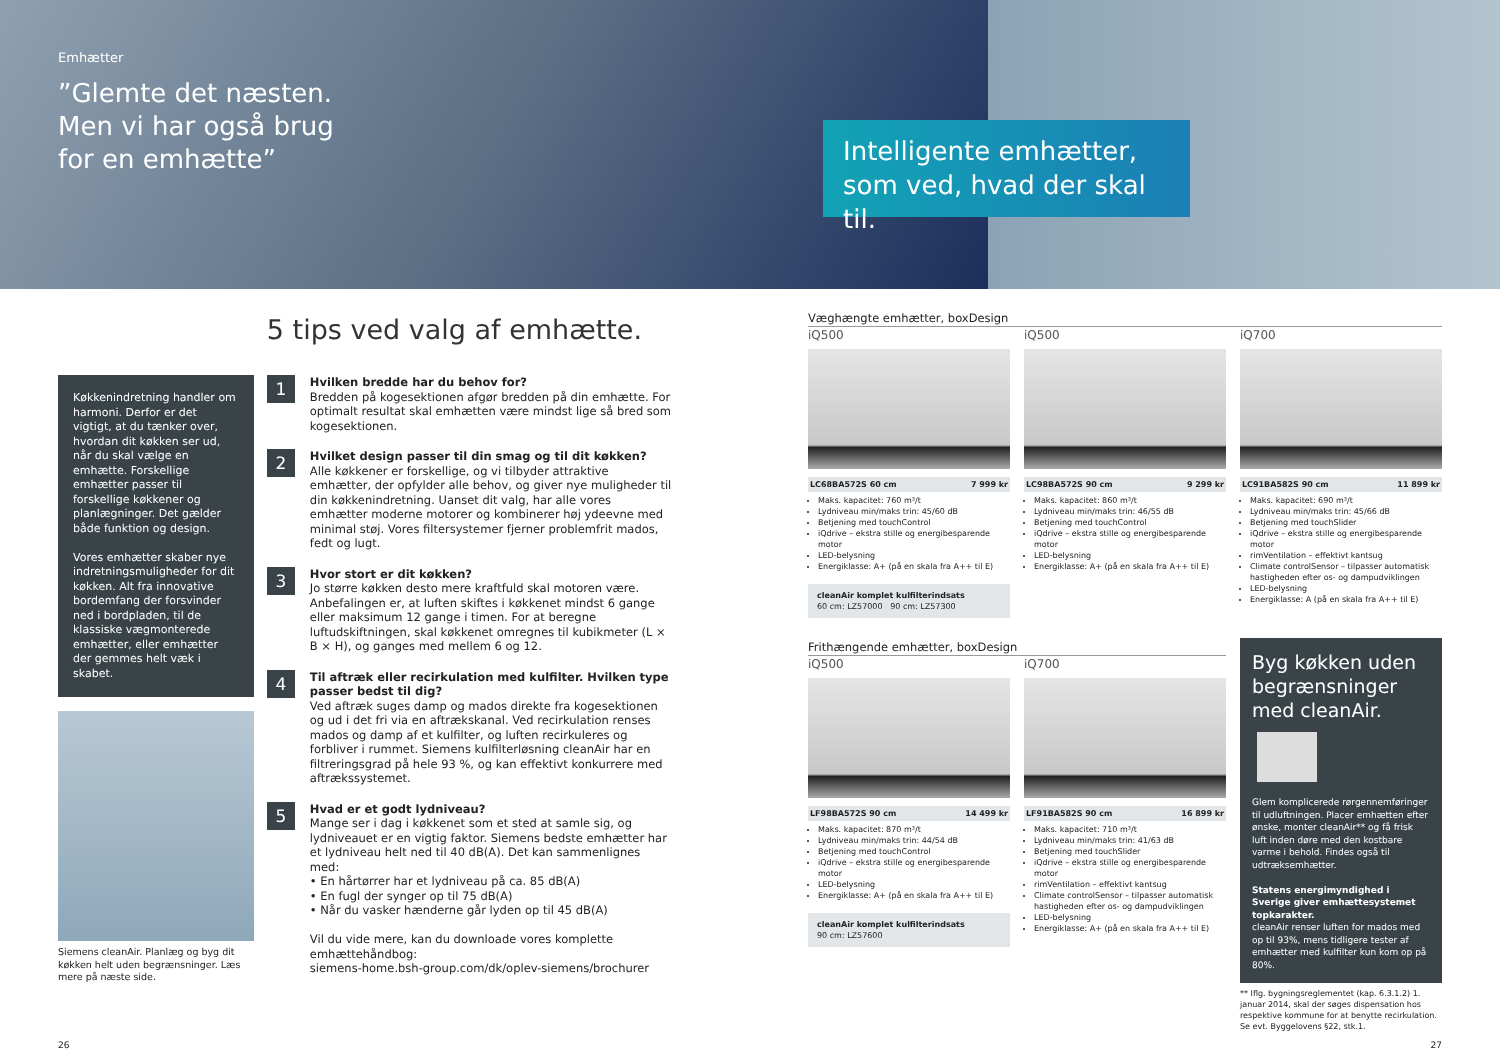Emhætter
”Glemte det næsten.
Men vi har også brug
for en emhætte”
Intelligente emhætter,
som ved, hvad der skal til.
Køkkenindretning handler om harmoni. Derfor er det vigtigt, at du tænker over, hvordan dit køkken ser ud, når du skal vælge en emhætte. Forskellige emhætter passer til forskellige køkkener og planlægninger. Det gælder både funktion og design.
Vores emhætter skaber nye indretningsmuligheder for dit køkken. Alt fra innovative bordemfang der forsvinder ned i bordpladen, til de klassiske vægmonterede emhætter, eller emhætter der gemmes helt væk i skabet.
Siemens cleanAir. Planlæg og byg dit køkken helt uden begrænsninger. Læs mere på næste side.
5 tips ved valg af emhætte.
1
Hvilken bredde har du behov for?
Bredden på kogesektionen afgør bredden på din emhætte. For optimalt resultat skal emhætten være mindst lige så bred som kogesektionen.
2
Hvilket design passer til din smag og til dit køkken?
Alle køkkener er forskellige, og vi tilbyder attraktive emhætter, der opfylder alle behov, og giver nye muligheder til din køkkenindretning. Uanset dit valg, har alle vores emhætter moderne motorer og kombinerer høj ydeevne med minimal støj. Vores filtersystemer fjerner problemfrit mados, fedt og lugt.
3
Hvor stort er dit køkken?
Jo større køkken desto mere kraftfuld skal motoren være. Anbefalingen er, at luften skiftes i køkkenet mindst 6 gange eller maksimum 12 gange i timen. For at beregne luftudskiftningen, skal køkkenet omregnes til kubikmeter (L × B × H), og ganges med mellem 6 og 12.
4
Til aftræk eller recirkulation med kulfilter. Hvilken type passer bedst til dig?
Ved aftræk suges damp og mados direkte fra kogesektionen og ud i det fri via en aftrækskanal. Ved recirkulation renses mados og damp af et kulfilter, og luften recirkuleres og forbliver i rummet. Siemens kulfilterløsning cleanAir har en filtreringsgrad på hele 93 %, og kan effektivt konkurrere med aftrækssystemet.
5
Hvad er et godt lydniveau?
Mange ser i dag i køkkenet som et sted at samle sig, og lydniveauet er en vigtig faktor. Siemens bedste emhætter har et lydniveau helt ned til 40 dB(A). Det kan sammenlignes med:
• En hårtørrer har et lydniveau på ca. 85 dB(A)
• En fugl der synger op til 75 dB(A)
• Når du vasker hænderne går lyden op til 45 dB(A)
Vil du vide mere, kan du downloade vores komplette emhættehåndbog:
siemens-home.bsh-group.com/dk/oplev-siemens/brochurer
Væghængte emhætter, boxDesign
iQ500
LC68BA572S 60 cm 7 999 kr
Maks. kapacitet: 760 m³/t
Lydniveau min/maks trin: 45/60 dB
Betjening med touchControl
iQdrive – ekstra stille og energibesparende motor
LED-belysning
Energiklasse: A+ (på en skala fra A++ til E)
cleanAir komplet kulfilterindsats
60 cm: LZ57000 90 cm: LZ57300
iQ500
LC98BA572S 90 cm 9 299 kr
Maks. kapacitet: 860 m³/t
Lydniveau min/maks trin: 46/55 dB
Betjening med touchControl
iQdrive – ekstra stille og energibesparende motor
LED-belysning
Energiklasse: A+ (på en skala fra A++ til E)
iQ700
LC91BA582S 90 cm 11 899 kr
Maks. kapacitet: 690 m³/t
Lydniveau min/maks trin: 45/66 dB
Betjening med touchSlider
iQdrive – ekstra stille og energibesparende motor
rimVentilation – effektivt kantsug
Climate controlSensor – tilpasser automatisk hastigheden efter os- og dampudviklingen
LED-belysning
Energiklasse: A (på en skala fra A++ til E)
Frithængende emhætter, boxDesign
iQ500
LF98BA572S 90 cm 14 499 kr
Maks. kapacitet: 870 m³/t
Lydniveau min/maks trin: 44/54 dB
Betjening med touchControl
iQdrive – ekstra stille og energibesparende motor
LED-belysning
Energiklasse: A+ (på en skala fra A++ til E)
cleanAir komplet kulfilterindsats
90 cm: LZ57600
iQ700
LF91BA582S 90 cm 16 899 kr
Maks. kapacitet: 710 m³/t
Lydniveau min/maks trin: 41/63 dB
Betjening med touchSlider
iQdrive – ekstra stille og energibesparende motor
rimVentilation – effektivt kantsug
Climate controlSensor – tilpasser automatisk hastigheden efter os- og dampudviklingen
LED-belysning
Energiklasse: A+ (på en skala fra A++ til E)
Byg køkken uden begrænsninger med cleanAir.
Glem komplicerede rørgennemføringer til udluftningen. Placer emhætten efter ønske, monter cleanAir** og få frisk luft inden døre med den kostbare varme i behold. Findes også til udtræksemhætter.
Statens energimyndighed i Sverige giver emhættesystemet topkarakter.
cleanAir renser luften for mados med op til 93%, mens tidligere tester af emhætter med kulfilter kun kom op på 80%.
** Iflg. bygningsreglementet (kap. 6.3.1.2) 1. januar 2014, skal der søges dispensation hos respektive kommune for at benytte recirkulation. Se evt. Byggelovens §22, stk.1.
26 27